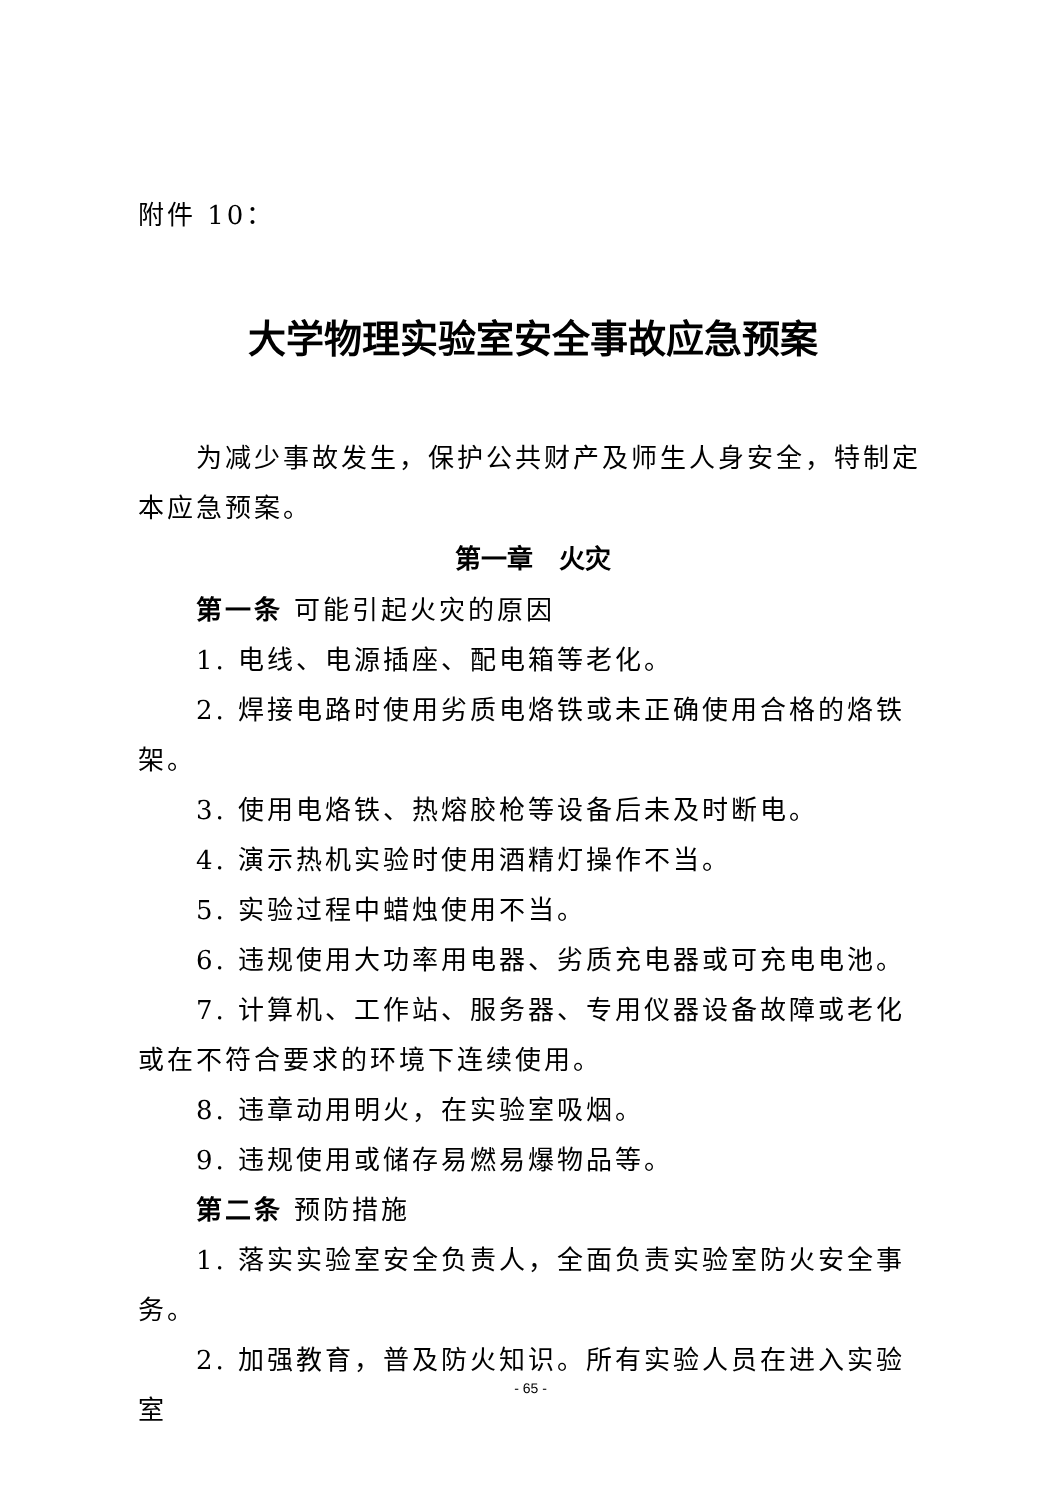附件 10：
大学物理实验室安全事故应急预案
为减少事故发生，保护公共财产及师生人身安全，特制定本应急预案。
第一章　火灾
第一条 可能引起火灾的原因
1. 电线、电源插座、配电箱等老化。
2. 焊接电路时使用劣质电烙铁或未正确使用合格的烙铁架。
3. 使用电烙铁、热熔胶枪等设备后未及时断电。
4. 演示热机实验时使用酒精灯操作不当。
5. 实验过程中蜡烛使用不当。
6. 违规使用大功率用电器、劣质充电器或可充电电池。
7. 计算机、工作站、服务器、专用仪器设备故障或老化或在不符合要求的环境下连续使用。
8. 违章动用明火，在实验室吸烟。
9. 违规使用或储存易燃易爆物品等。
第二条 预防措施
1. 落实实验室安全负责人，全面负责实验室防火安全事务。
2. 加强教育，普及防火知识。所有实验人员在进入实验室
- 65 -